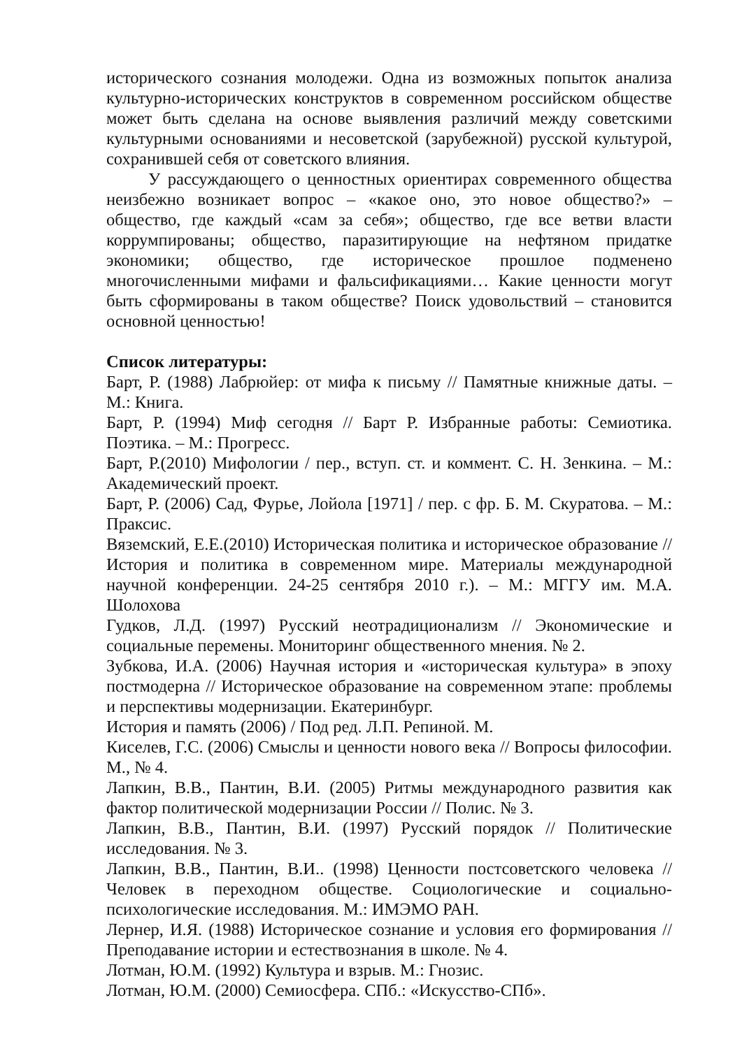исторического сознания молодежи. Одна из возможных попыток анализа культурно-исторических конструктов в современном российском обществе может быть сделана на основе выявления различий между советскими культурными основаниями и несоветской (зарубежной) русской культурой, сохранившей себя от советского влияния.
У рассуждающего о ценностных ориентирах современного общества неизбежно возникает вопрос – «какое оно, это новое общество?» – общество, где каждый «сам за себя»; общество, где все ветви власти коррумпированы; общество, паразитирующие на нефтяном придатке экономики; общество, где историческое прошлое подменено многочисленными мифами и фальсификациями… Какие ценности могут быть сформированы в таком обществе? Поиск удовольствий – становится основной ценностью!
Список литературы:
Барт, Р. (1988) Лабрюйер: от мифа к письму // Памятные книжные даты. – М.: Книга.
Барт, Р. (1994) Миф сегодня // Барт Р. Избранные работы: Семиотика. Поэтика. – М.: Прогресс.
Барт, Р.(2010) Мифологии / пер., вступ. ст. и коммент. С. Н. Зенкина. – М.: Академический проект.
Барт, Р. (2006) Сад, Фурье, Лойола [1971] / пер. с фр. Б. М. Скуратова. – М.: Праксис.
Вяземский, Е.Е.(2010) Историческая политика и историческое образование // История и политика в современном мире. Материалы международной научной конференции. 24-25 сентября 2010 г.). – М.: МГГУ им. М.А. Шолохова
Гудков, Л.Д. (1997) Русский неотрадиционализм // Экономические и социальные перемены. Мониторинг общественного мнения. № 2.
Зубкова, И.А. (2006) Научная история и «историческая культура» в эпоху постмодерна // Историческое образование на современном этапе: проблемы и перспективы модернизации. Екатеринбург.
История и память (2006) / Под ред. Л.П. Репиной. М.
Киселев, Г.С. (2006) Смыслы и ценности нового века // Вопросы философии. М., № 4.
Лапкин, В.В., Пантин, В.И. (2005) Ритмы международного развития как фактор политической модернизации России // Полис. № 3.
Лапкин, В.В., Пантин, В.И. (1997) Русский порядок // Политические исследования. № 3.
Лапкин, В.В., Пантин, В.И.. (1998) Ценности постсоветского человека // Человек в переходном обществе. Социологические и социально-психологические исследования. М.: ИМЭМО РАН.
Лернер, И.Я. (1988) Историческое сознание и условия его формирования // Преподавание истории и естествознания в школе. № 4.
Лотман, Ю.М. (1992) Культура и взрыв. М.: Гнозис.
Лотман, Ю.М. (2000) Семиосфера. СПб.: «Искусство-СПб».